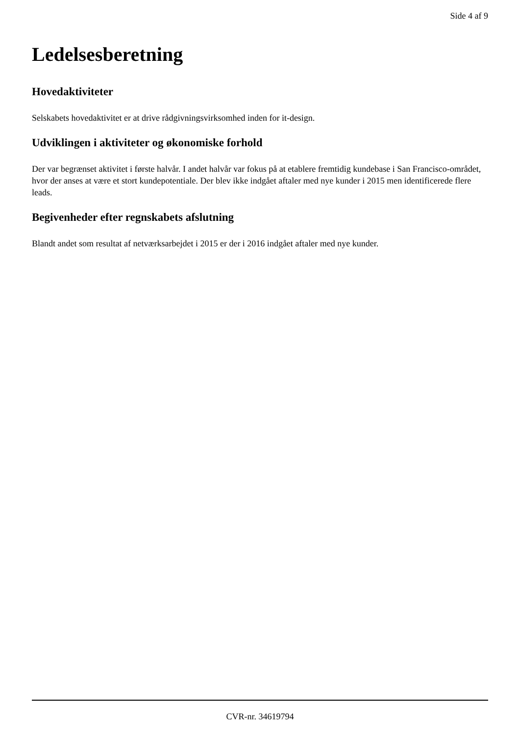Side 4 af 9
Ledelsesberetning
Hovedaktiviteter
Selskabets hovedaktivitet er at drive rådgivningsvirksomhed inden for it-design.
Udviklingen i aktiviteter og økonomiske forhold
Der var begrænset aktivitet i første halvår. I andet halvår var fokus på at etablere fremtidig kundebase i San Francisco-området, hvor der anses at være et stort kundepotentiale. Der blev ikke indgået aftaler med nye kunder i 2015 men identificerede flere leads.
Begivenheder efter regnskabets afslutning
Blandt andet som resultat af netværksarbejdet i 2015 er der i 2016 indgået aftaler med nye kunder.
CVR-nr. 34619794